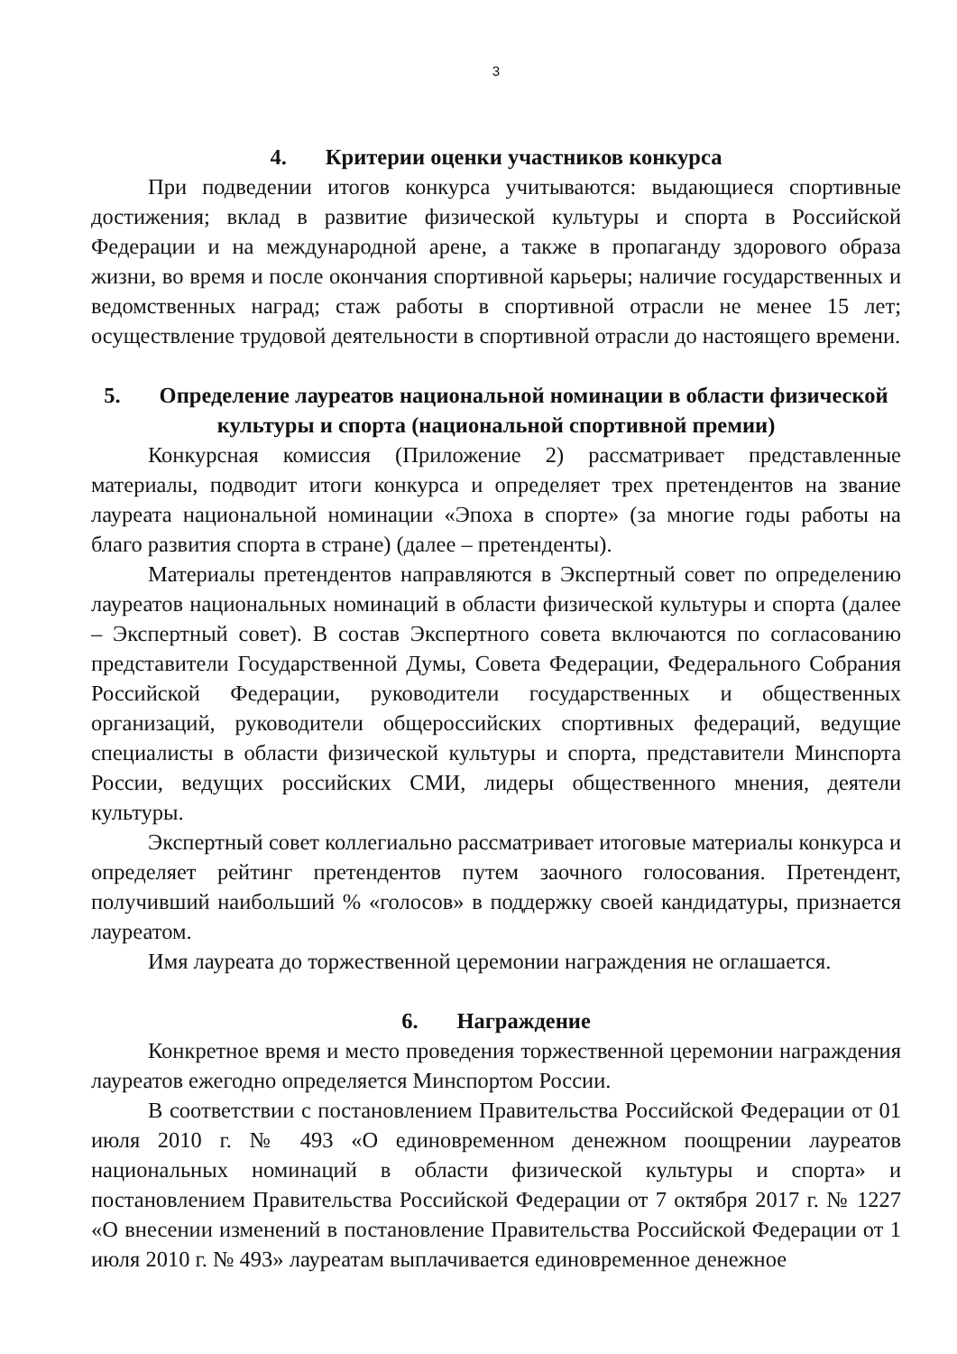3
4. Критерии оценки участников конкурса
При подведении итогов конкурса учитываются: выдающиеся спортивные достижения; вклад в развитие физической культуры и спорта в Российской Федерации и на международной арене, а также в пропаганду здорового образа жизни, во время и после окончания спортивной карьеры; наличие государственных и ведомственных наград; стаж работы в спортивной отрасли не менее 15 лет; осуществление трудовой деятельности в спортивной отрасли до настоящего времени.
5. Определение лауреатов национальной номинации в области физической культуры и спорта (национальной спортивной премии)
Конкурсная комиссия (Приложение 2) рассматривает представленные материалы, подводит итоги конкурса и определяет трех претендентов на звание лауреата национальной номинации «Эпоха в спорте» (за многие годы работы на благо развития спорта в стране) (далее – претенденты).
Материалы претендентов направляются в Экспертный совет по определению лауреатов национальных номинаций в области физической культуры и спорта (далее – Экспертный совет). В состав Экспертного совета включаются по согласованию представители Государственной Думы, Совета Федерации, Федерального Собрания Российской Федерации, руководители государственных и общественных организаций, руководители общероссийских спортивных федераций, ведущие специалисты в области физической культуры и спорта, представители Минспорта России, ведущих российских СМИ, лидеры общественного мнения, деятели культуры.
Экспертный совет коллегиально рассматривает итоговые материалы конкурса и определяет рейтинг претендентов путем заочного голосования. Претендент, получивший наибольший % «голосов» в поддержку своей кандидатуры, признается лауреатом.
Имя лауреата до торжественной церемонии награждения не оглашается.
6. Награждение
Конкретное время и место проведения торжественной церемонии награждения лауреатов ежегодно определяется Минспортом России.
В соответствии с постановлением Правительства Российской Федерации от 01 июля 2010 г. № 493 «О единовременном денежном поощрении лауреатов национальных номинаций в области физической культуры и спорта» и постановлением Правительства Российской Федерации от 7 октября 2017 г. № 1227 «О внесении изменений в постановление Правительства Российской Федерации от 1 июля 2010 г. № 493» лауреатам выплачивается единовременное денежное